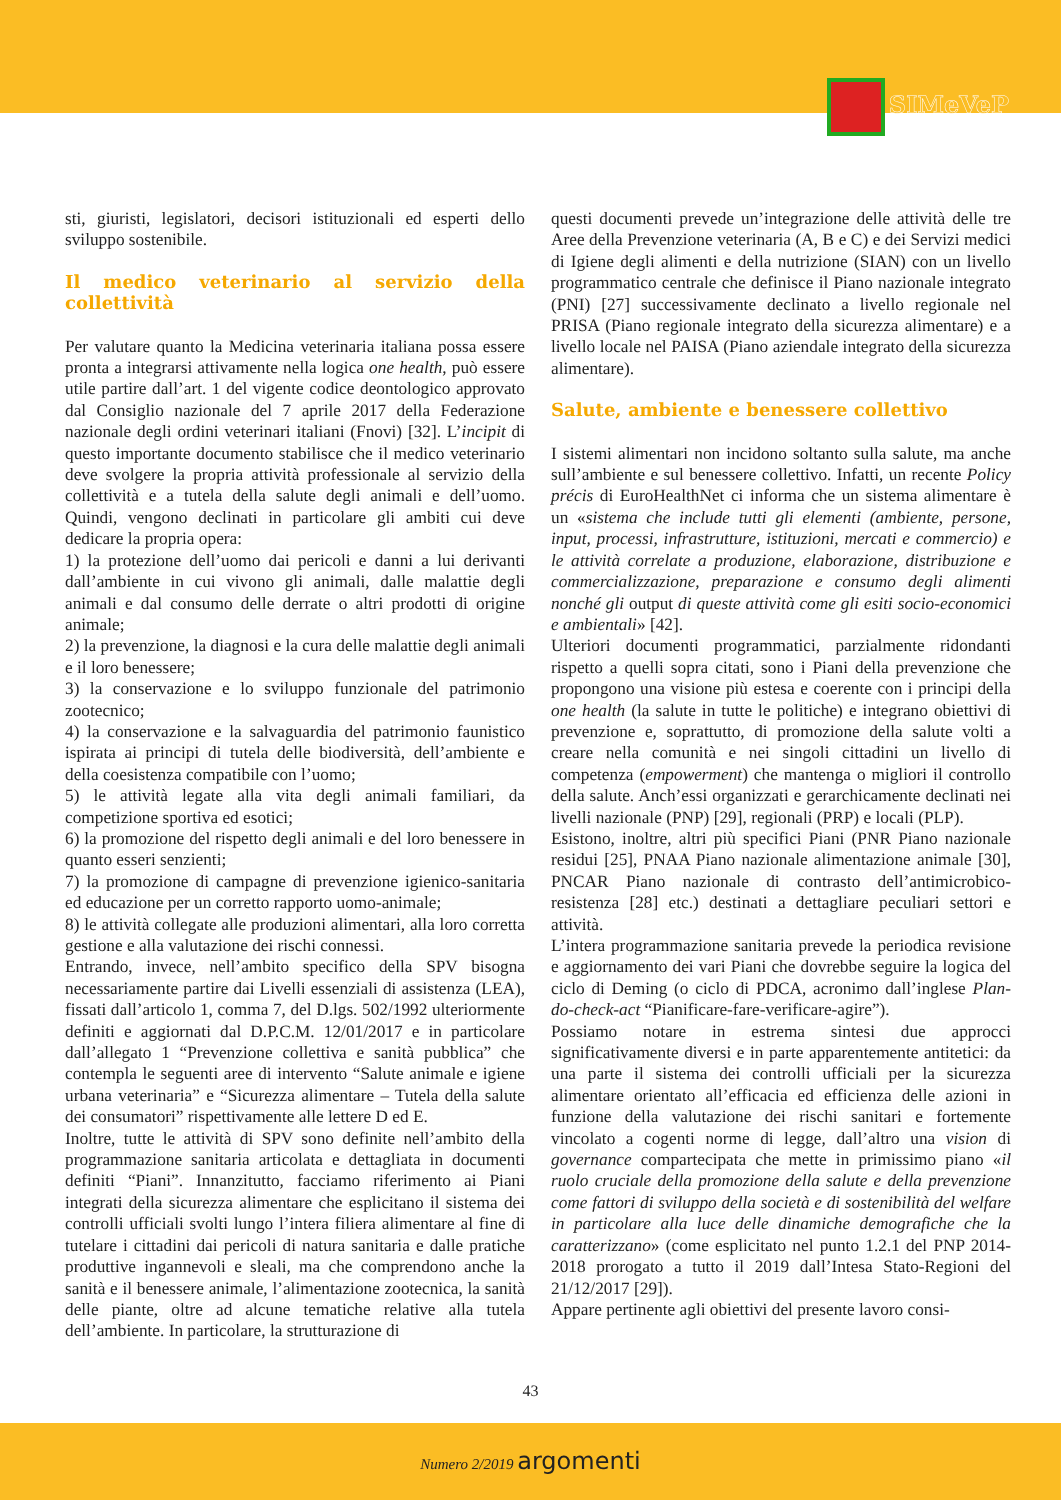SIMeVeP
sti, giuristi, legislatori, decisori istituzionali ed esperti dello sviluppo sostenibile.
Il medico veterinario al servizio della collettività
Per valutare quanto la Medicina veterinaria italiana possa essere pronta a integrarsi attivamente nella logica one health, può essere utile partire dall’art. 1 del vigente codice deontologico approvato dal Consiglio nazionale del 7 aprile 2017 della Federazione nazionale degli ordini veterinari italiani (Fnovi) [32]. L’incipit di questo importante documento stabilisce che il medico veterinario deve svolgere la propria attività professionale al servizio della collettività e a tutela della salute degli animali e dell’uomo. Quindi, vengono declinati in particolare gli ambiti cui deve dedicare la propria opera:
1) la protezione dell’uomo dai pericoli e danni a lui derivanti dall’ambiente in cui vivono gli animali, dalle malattie degli animali e dal consumo delle derrate o altri prodotti di origine animale;
2) la prevenzione, la diagnosi e la cura delle malattie degli animali e il loro benessere;
3) la conservazione e lo sviluppo funzionale del patrimonio zootecnico;
4) la conservazione e la salvaguardia del patrimonio faunistico ispirata ai principi di tutela delle biodiversità, dell’ambiente e della coesistenza compatibile con l’uomo;
5) le attività legate alla vita degli animali familiari, da competizione sportiva ed esotici;
6) la promozione del rispetto degli animali e del loro benessere in quanto esseri senzienti;
7) la promozione di campagne di prevenzione igienico-sanitaria ed educazione per un corretto rapporto uomo-animale;
8) le attività collegate alle produzioni alimentari, alla loro corretta gestione e alla valutazione dei rischi connessi.
Entrando, invece, nell’ambito specifico della SPV bisogna necessariamente partire dai Livelli essenziali di assistenza (LEA), fissati dall’articolo 1, comma 7, del D.lgs. 502/1992 ulteriormente definiti e aggiornati dal D.P.C.M. 12/01/2017 e in particolare dall’allegato 1 “Prevenzione collettiva e sanità pubblica” che contempla le seguenti aree di intervento “Salute animale e igiene urbana veterinaria” e “Sicurezza alimentare – Tutela della salute dei consumatori” rispettivamente alle lettere D ed E.
Inoltre, tutte le attività di SPV sono definite nell’ambito della programmazione sanitaria articolata e dettagliata in documenti definiti “Piani”. Innanzitutto, facciamo riferimento ai Piani integrati della sicurezza alimentare che esplicitano il sistema dei controlli ufficiali svolti lungo l’intera filiera alimentare al fine di tutelare i cittadini dai pericoli di natura sanitaria e dalle pratiche produttive ingannevoli e sleali, ma che comprendono anche la sanità e il benessere animale, l’alimentazione zootecnica, la sanità delle piante, oltre ad alcune tematiche relative alla tutela dell’ambiente. In particolare, la strutturazione di
questi documenti prevede un’integrazione delle attività delle tre Aree della Prevenzione veterinaria (A, B e C) e dei Servizi medici di Igiene degli alimenti e della nutrizione (SIAN) con un livello programmatico centrale che definisce il Piano nazionale integrato (PNI) [27] successivamente declinato a livello regionale nel PRISA (Piano regionale integrato della sicurezza alimentare) e a livello locale nel PAISA (Piano aziendale integrato della sicurezza alimentare).
Salute, ambiente e benessere collettivo
I sistemi alimentari non incidono soltanto sulla salute, ma anche sull’ambiente e sul benessere collettivo. Infatti, un recente Policy précis di EuroHealthNet ci informa che un sistema alimentare è un «sistema che include tutti gli elementi (ambiente, persone, input, processi, infrastrutture, istituzioni, mercati e commercio) e le attività correlate a produzione, elaborazione, distribuzione e commercializzazione, preparazione e consumo degli alimenti nonché gli output di queste attività come gli esiti socio-economici e ambientali» [42].
Ulteriori documenti programmatici, parzialmente ridondanti rispetto a quelli sopra citati, sono i Piani della prevenzione che propongono una visione più estesa e coerente con i principi della one health (la salute in tutte le politiche) e integrano obiettivi di prevenzione e, soprattutto, di promozione della salute volti a creare nella comunità e nei singoli cittadini un livello di competenza (empowerment) che mantenga o migliori il controllo della salute. Anch’essi organizzati e gerarchicamente declinati nei livelli nazionale (PNP) [29], regionali (PRP) e locali (PLP).
Esistono, inoltre, altri più specifici Piani (PNR Piano nazionale residui [25], PNAA Piano nazionale alimentazione animale [30], PNCAR Piano nazionale di contrasto dell’antimicrobico-resistenza [28] etc.) destinati a dettagliare peculiari settori e attività.
L’intera programmazione sanitaria prevede la periodica revisione e aggiornamento dei vari Piani che dovrebbe seguire la logica del ciclo di Deming (o ciclo di PDCA, acronimo dall’inglese Plan-do-check-act “Pianificare-fare-verificare-agire”).
Possiamo notare in estrema sintesi due approcci significativamente diversi e in parte apparentemente antitetici: da una parte il sistema dei controlli ufficiali per la sicurezza alimentare orientato all’efficacia ed efficienza delle azioni in funzione della valutazione dei rischi sanitari e fortemente vincolato a cogenti norme di legge, dall’altro una vision di governance compartecipata che mette in primissimo piano «il ruolo cruciale della promozione della salute e della prevenzione come fattori di sviluppo della società e di sostenibilità del welfare in particolare alla luce delle dinamiche demografiche che la caratterizzano» (come esplicitato nel punto 1.2.1 del PNP 2014-2018 prorogato a tutto il 2019 dall’Intesa Stato-Regioni del 21/12/2017 [29]).
Appare pertinente agli obiettivi del presente lavoro consi-
43
Numero 2/2019 argomenti